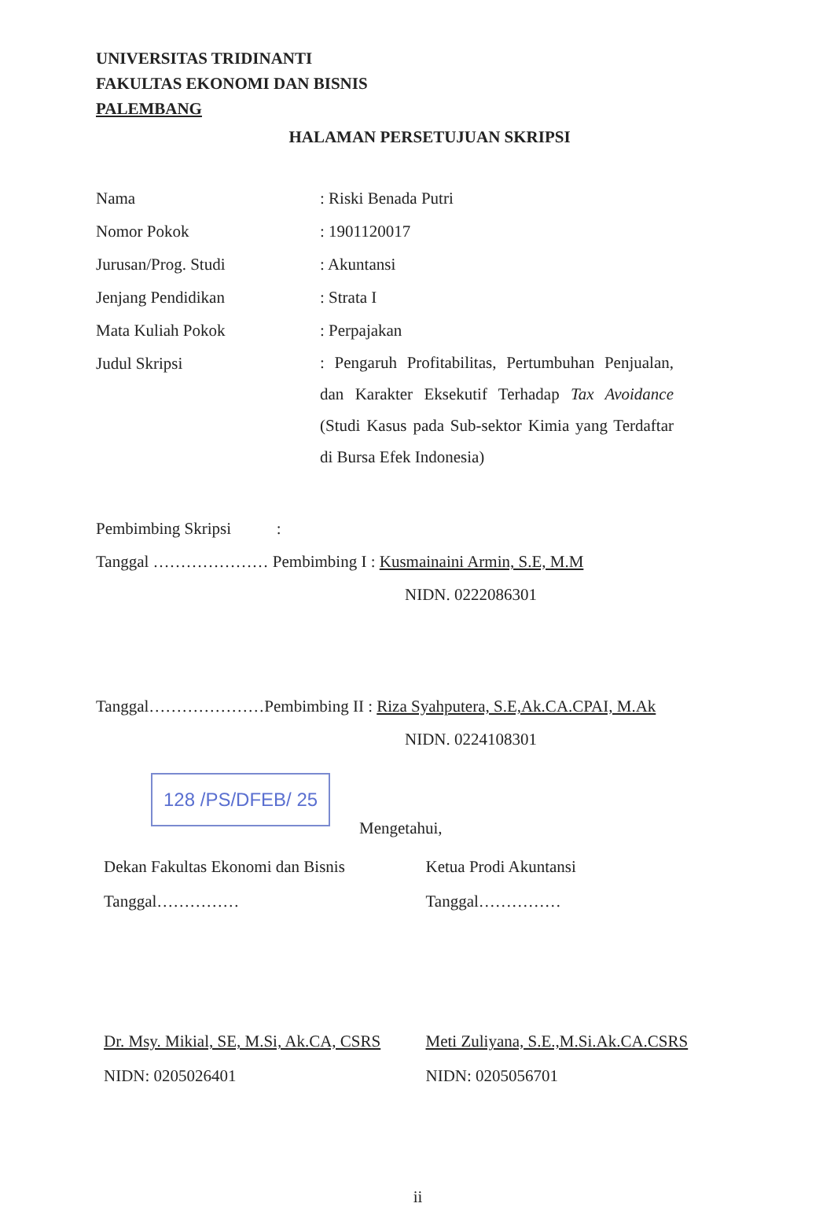UNIVERSITAS TRIDINANTI
FAKULTAS EKONOMI DAN BISNIS
PALEMBANG
HALAMAN PERSETUJUAN SKRIPSI
Nama : Riski Benada Putri
Nomor Pokok : 1901120017
Jurusan/Prog. Studi : Akuntansi
Jenjang Pendidikan : Strata I
Mata Kuliah Pokok : Perpajakan
Judul Skripsi
: Pengaruh Profitabilitas, Pertumbuhan Penjualan, dan Karakter Eksekutif Terhadap Tax Avoidance (Studi Kasus pada Sub-sektor Kimia yang Terdaftar di Bursa Efek Indonesia)
Pembimbing Skripsi :
Tanggal ………………… Pembimbing I : Kusmainaini Armin, S.E, M.M
NIDN. 0222086301
Tanggal…………………Pembimbing II : Riza Syahputera, S.E,Ak.CA.CPAI, M.Ak
NIDN. 0224108301
128 /PS/DFEB/ 25
Mengetahui,
Dekan Fakultas Ekonomi dan Bisnis
Tanggal……………
Ketua Prodi Akuntansi
Tanggal……………
Dr. Msy. Mikial, SE, M.Si, Ak.CA, CSRS
NIDN: 0205026401
Meti Zuliyana, S.E.,M.Si.Ak.CA.CSRS
NIDN: 0205056701
ii